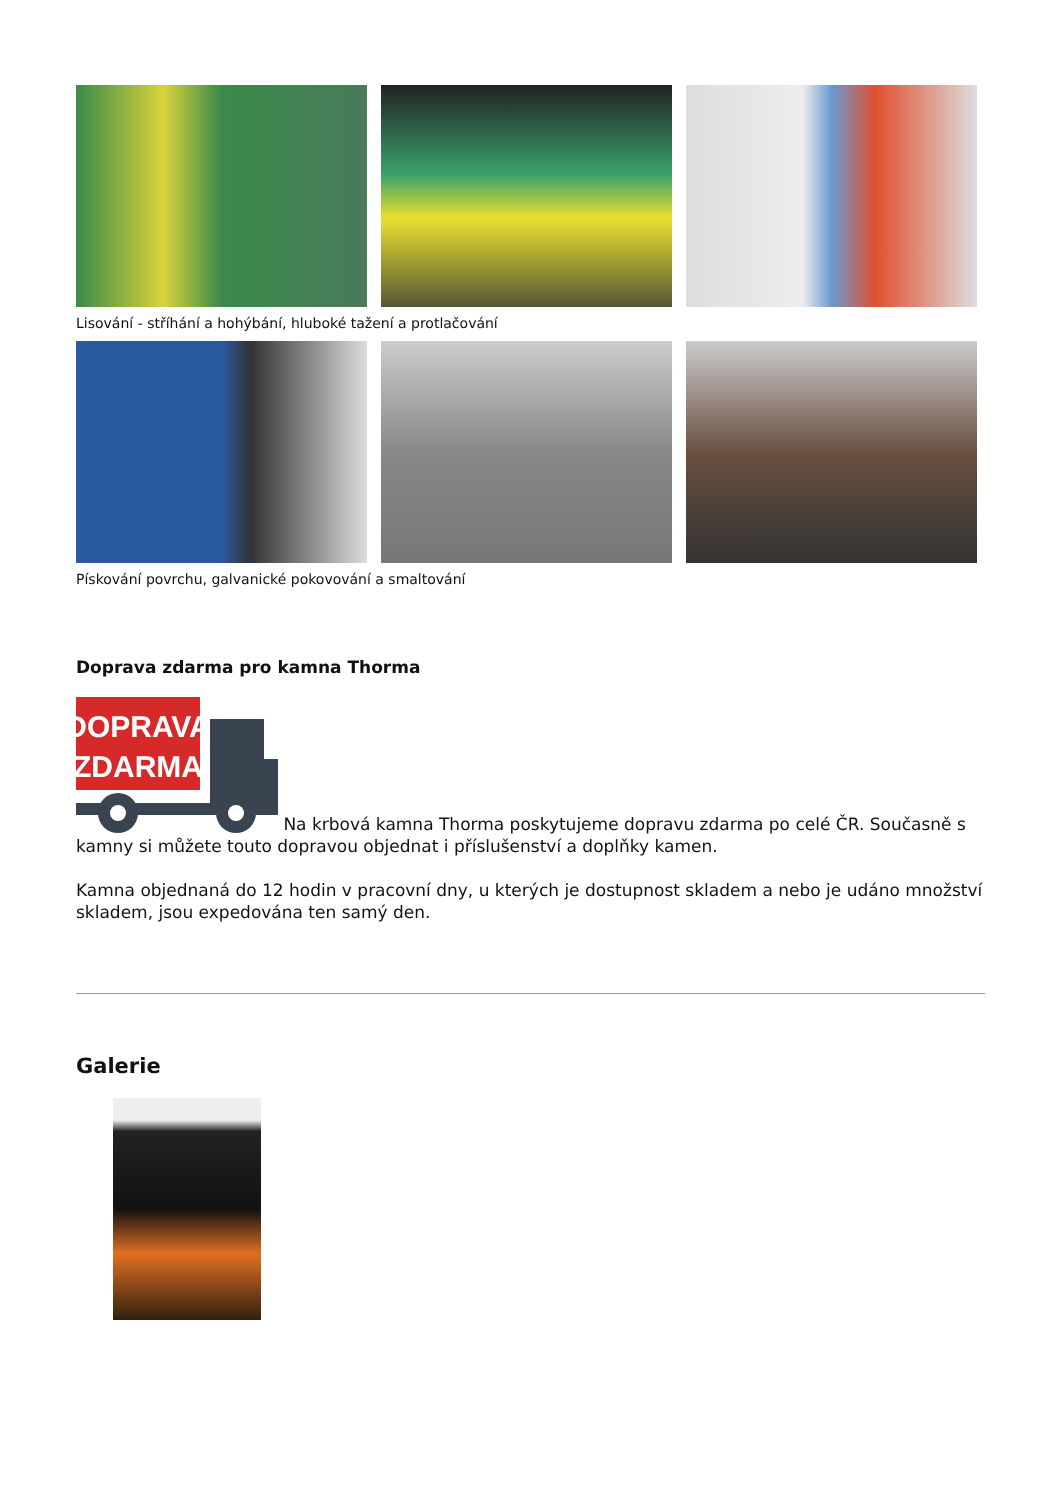Lisování - stříhání a hohýbání, hluboké tažení a protlačování
Pískování povrchu, galvanické pokovování a smaltování
Doprava zdarma pro kamna Thorma
DOPRAVA
ZDARMA
Na krbová kamna Thorma poskytujeme dopravu zdarma po celé ČR. Současně s kamny si můžete touto dopravou objednat i příslušenství a doplňky kamen.
Kamna objednaná do 12 hodin v pracovní dny, u kterých je dostupnost skladem a nebo je udáno množství skladem, jsou expedována ten samý den.
Galerie